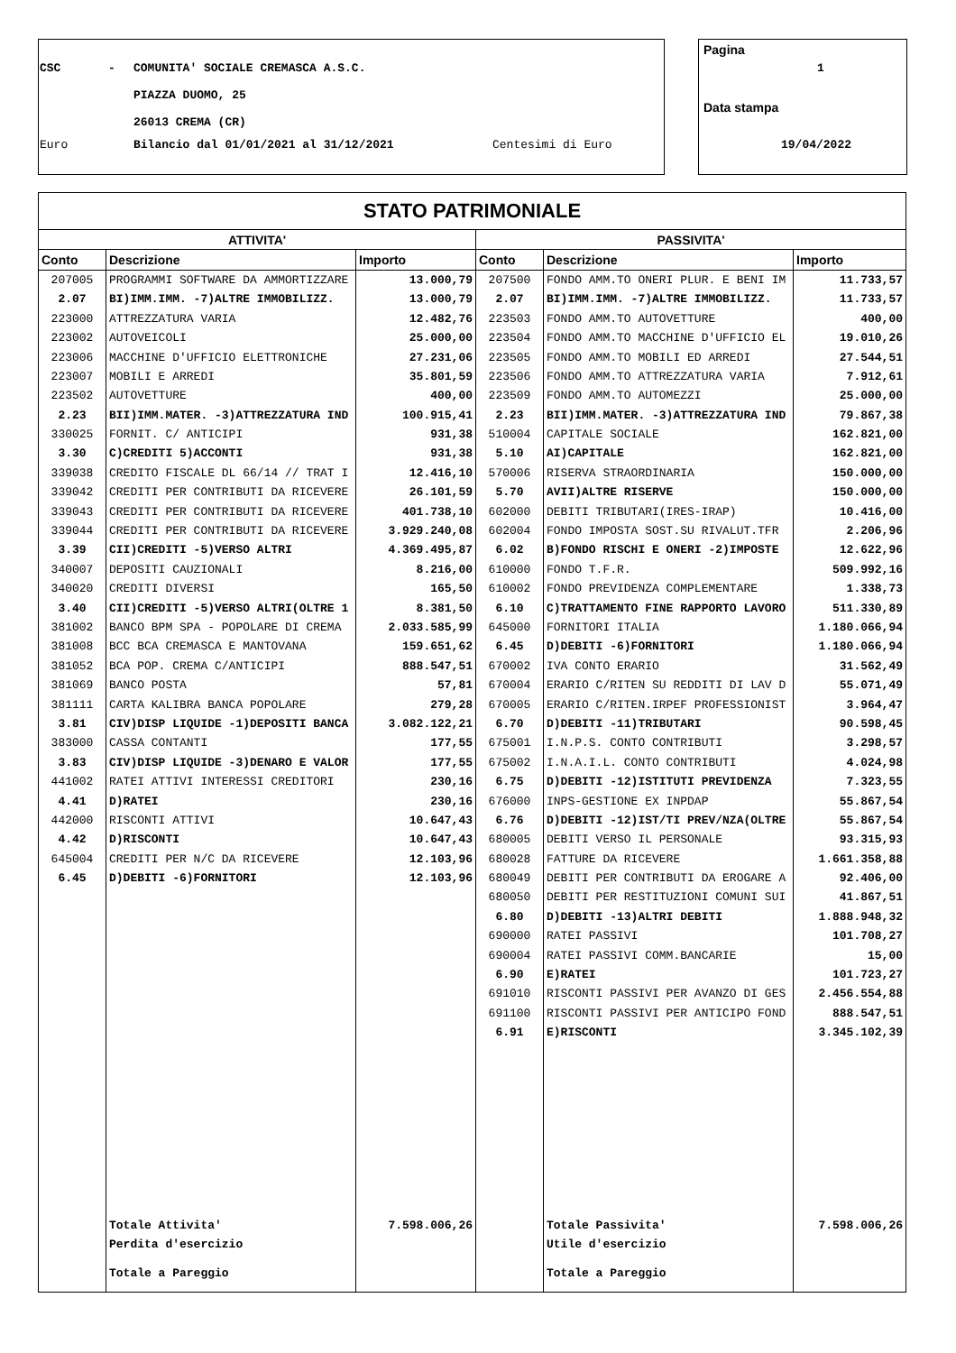CSC -
COMUNITA' SOCIALE CREMASCA A.S.C.
PIAZZA DUOMO, 25
26013 CREMA (CR)
Euro Bilancio dal 01/01/2021 al 31/12/2021 Centesimi di Euro
Pagina
1
Data stampa
19/04/2022
| STATO PATRIMONIALE | | | | | |
| --- | --- | --- | --- | --- | --- |
| ATTIVITA' | | | PASSIVITA' | | |
| Conto | Descrizione | Importo | Conto | Descrizione | Importo |
| 207005 | PROGRAMMI SOFTWARE DA AMMORTIZZARE | 13.000,79 | 207500 | FONDO AMM.TO ONERI PLUR. E BENI IM | 11.733,57 |
| 2.07 | BI)IMM.IMM. -7)ALTRE IMMOBILIZZ. | 13.000,79 | 2.07 | BI)IMM.IMM. -7)ALTRE IMMOBILIZZ. | 11.733,57 |
| 223000 | ATTREZZATURA VARIA | 12.482,76 | 223503 | FONDO AMM.TO AUTOVETTURE | 400,00 |
| 223002 | AUTOVEICOLI | 25.000,00 | 223504 | FONDO AMM.TO MACCHINE D'UFFICIO EL | 19.010,26 |
| 223006 | MACCHINE D'UFFICIO ELETTRONICHE | 27.231,06 | 223505 | FONDO AMM.TO MOBILI ED ARREDI | 27.544,51 |
| 223007 | MOBILI E ARREDI | 35.801,59 | 223506 | FONDO AMM.TO ATTREZZATURA VARIA | 7.912,61 |
| 223502 | AUTOVETTURE | 400,00 | 223509 | FONDO AMM.TO AUTOMEZZI | 25.000,00 |
| 2.23 | BII)IMM.MATER. -3)ATTREZZATURA IND | 100.915,41 | 2.23 | BII)IMM.MATER. -3)ATTREZZATURA IND | 79.867,38 |
| 330025 | FORNIT. C/ ANTICIPI | 931,38 | 510004 | CAPITALE SOCIALE | 162.821,00 |
| 3.30 | C)CREDITI 5)ACCONTI | 931,38 | 5.10 | AI)CAPITALE | 162.821,00 |
| 339038 | CREDITO FISCALE DL 66/14 // TRAT I | 12.416,10 | 570006 | RISERVA STRAORDINARIA | 150.000,00 |
| 339042 | CREDITI PER CONTRIBUTI DA RICEVERE | 26.101,59 | 5.70 | AVII)ALTRE RISERVE | 150.000,00 |
| 339043 | CREDITI PER CONTRIBUTI DA RICEVERE | 401.738,10 | 602000 | DEBITI TRIBUTARI(IRES-IRAP) | 10.416,00 |
| 339044 | CREDITI PER CONTRIBUTI DA RICEVERE | 3.929.240,08 | 602004 | FONDO IMPOSTA SOST.SU RIVALUT.TFR | 2.206,96 |
| 3.39 | CII)CREDITI -5)VERSO ALTRI | 4.369.495,87 | 6.02 | B)FONDO RISCHI E ONERI -2)IMPOSTE | 12.622,96 |
| 340007 | DEPOSITI CAUZIONALI | 8.216,00 | 610000 | FONDO T.F.R. | 509.992,16 |
| 340020 | CREDITI DIVERSI | 165,50 | 610002 | FONDO PREVIDENZA COMPLEMENTARE | 1.338,73 |
| 3.40 | CII)CREDITI -5)VERSO ALTRI(OLTRE 1 | 8.381,50 | 6.10 | C)TRATTAMENTO FINE RAPPORTO LAVORO | 511.330,89 |
| 381002 | BANCO BPM SPA - POPOLARE DI CREMA | 2.033.585,99 | 645000 | FORNITORI ITALIA | 1.180.066,94 |
| 381008 | BCC BCA CREMASCA E MANTOVANA | 159.651,62 | 6.45 | D)DEBITI -6)FORNITORI | 1.180.066,94 |
| 381052 | BCA POP. CREMA C/ANTICIPI | 888.547,51 | 670002 | IVA CONTO ERARIO | 31.562,49 |
| 381069 | BANCO POSTA | 57,81 | 670004 | ERARIO C/RITEN SU REDDITI DI LAV D | 55.071,49 |
| 381111 | CARTA KALIBRA BANCA POPOLARE | 279,28 | 670005 | ERARIO C/RITEN.IRPEF PROFESSIONIST | 3.964,47 |
| 3.81 | CIV)DISP LIQUIDE -1)DEPOSITI BANCA | 3.082.122,21 | 6.70 | D)DEBITI -11)TRIBUTARI | 90.598,45 |
| 383000 | CASSA CONTANTI | 177,55 | 675001 | I.N.P.S. CONTO CONTRIBUTI | 3.298,57 |
| 3.83 | CIV)DISP LIQUIDE -3)DENARO E VALOR | 177,55 | 675002 | I.N.A.I.L. CONTO CONTRIBUTI | 4.024,98 |
| 441002 | RATEI ATTIVI INTERESSI CREDITORI | 230,16 | 6.75 | D)DEBITI -12)ISTITUTI PREVIDENZA | 7.323,55 |
| 4.41 | D)RATEI | 230,16 | 676000 | INPS-GESTIONE EX INPDAP | 55.867,54 |
| 442000 | RISCONTI ATTIVI | 10.647,43 | 6.76 | D)DEBITI -12)IST/TI PREV/NZA(OLTRE | 55.867,54 |
| 4.42 | D)RISCONTI | 10.647,43 | 680005 | DEBITI VERSO IL PERSONALE | 93.315,93 |
| 645004 | CREDITI PER N/C DA RICEVERE | 12.103,96 | 680028 | FATTURE DA RICEVERE | 1.661.358,88 |
| 6.45 | D)DEBITI -6)FORNITORI | 12.103,96 | 680049 | DEBITI PER CONTRIBUTI DA EROGARE A | 92.406,00 |
| | | | 680050 | DEBITI PER RESTITUZIONI COMUNI SUI | 41.867,51 |
| | | | 6.80 | D)DEBITI -13)ALTRI DEBITI | 1.888.948,32 |
| | | | 690000 | RATEI PASSIVI | 101.708,27 |
| | | | 690004 | RATEI PASSIVI COMM.BANCARIE | 15,00 |
| | | | 6.90 | E)RATEI | 101.723,27 |
| | | | 691010 | RISCONTI PASSIVI PER AVANZO DI GES | 2.456.554,88 |
| | | | 691100 | RISCONTI PASSIVI PER ANTICIPO FOND | 888.547,51 |
| | | | 6.91 | E)RISCONTI | 3.345.102,39 |
| | Totale Attivita' | 7.598.006,26 | | Totale Passivita' | 7.598.006,26 |
| | Perdita d'esercizio | | | Utile d'esercizio | |
| | Totale a Pareggio | | | Totale a Pareggio | |